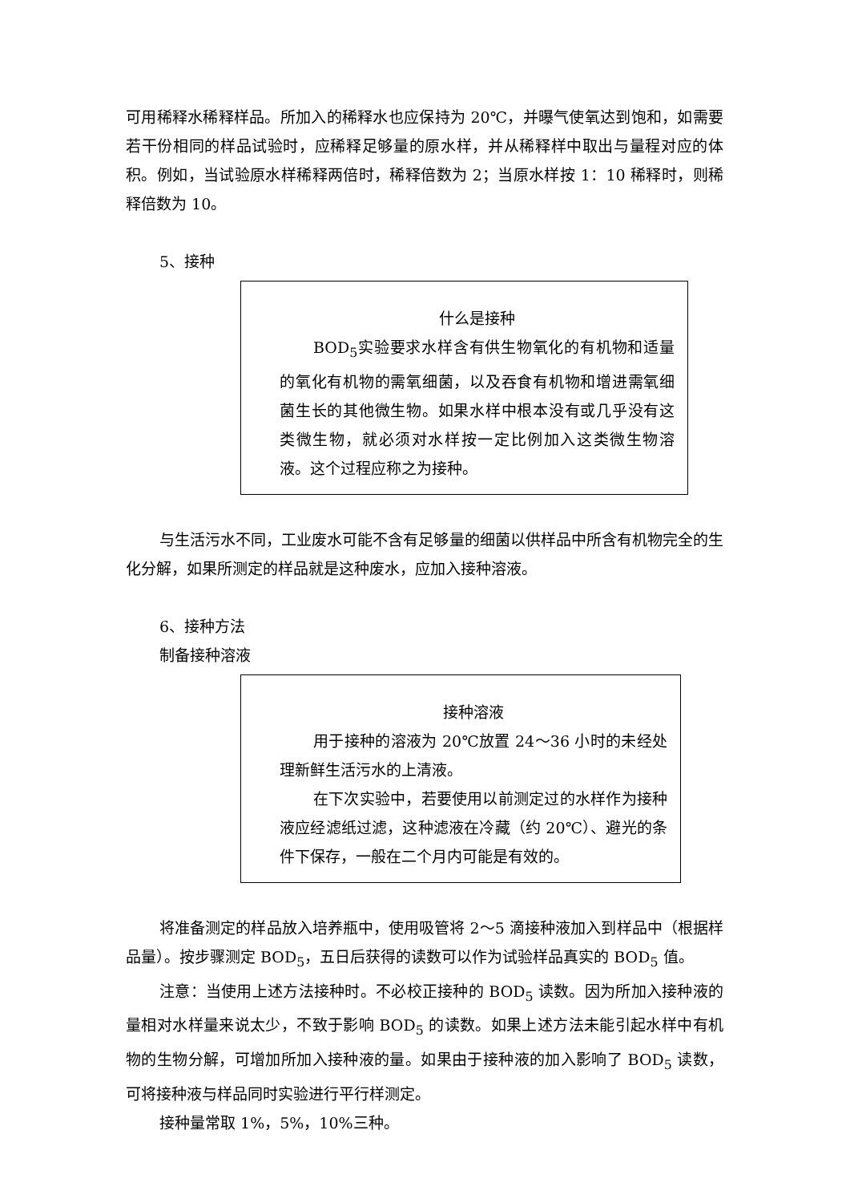可用稀释水稀释样品。所加入的稀释水也应保持为 20℃，并曝气使氧达到饱和，如需要若干份相同的样品试验时，应稀释足够量的原水样，并从稀释样中取出与量程对应的体积。例如，当试验原水样稀释两倍时，稀释倍数为 2；当原水样按 1：10 稀释时，则稀释倍数为 10。
5、接种
什么是接种
BOD<sub>5</sub>实验要求水样含有供生物氧化的有机物和适量的氧化有机物的需氧细菌，以及吞食有机物和增进需氧细菌生长的其他微生物。如果水样中根本没有或几乎没有这类微生物，就必须对水样按一定比例加入这类微生物溶液。这个过程应称之为接种。
与生活污水不同，工业废水可能不含有足够量的细菌以供样品中所含有机物完全的生化分解，如果所测定的样品就是这种废水，应加入接种溶液。
6、接种方法
制备接种溶液
接种溶液
用于接种的溶液为 20℃放置 24～36 小时的未经处理新鲜生活污水的上清液。
在下次实验中，若要使用以前测定过的水样作为接种液应经滤纸过滤，这种滤液在冷藏（约 20℃）、避光的条件下保存，一般在二个月内可能是有效的。
将准备测定的样品放入培养瓶中，使用吸管将 2～5 滴接种液加入到样品中（根据样品量）。按步骤测定 BOD<sub>5</sub>，五日后获得的读数可以作为试验样品真实的 BOD<sub>5</sub> 值。
注意：当使用上述方法接种时。不必校正接种的 BOD<sub>5</sub> 读数。因为所加入接种液的量相对水样量来说太少，不致于影响 BOD<sub>5</sub> 的读数。如果上述方法未能引起水样中有机物的生物分解，可增加所加入接种液的量。如果由于接种液的加入影响了 BOD<sub>5</sub> 读数，可将接种液与样品同时实验进行平行样测定。
接种量常取 1%，5%，10%三种。